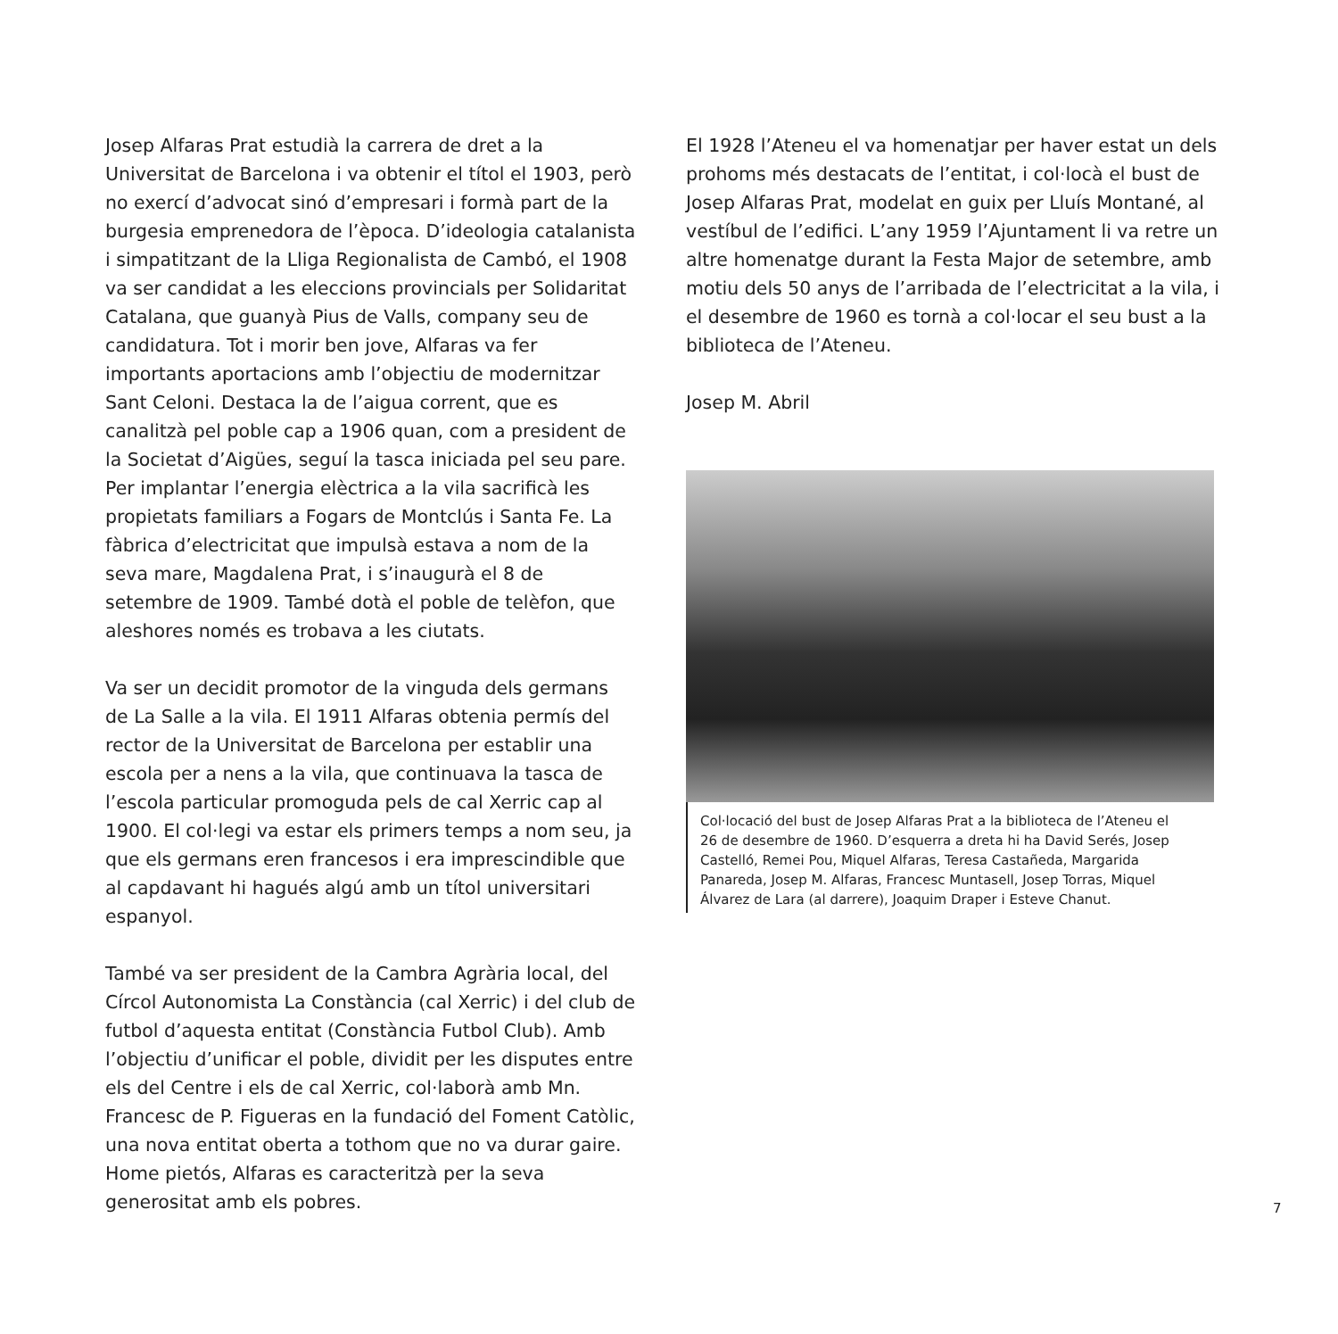Josep Alfaras Prat estudià la carrera de dret a la Universitat de Barcelona i va obtenir el títol el 1903, però no exercí d’advocat sinó d’empresari i formà part de la burgesia emprenedora de l’època. D’ideologia catalanista i simpatitzant de la Lliga Regionalista de Cambó, el 1908 va ser candidat a les eleccions provincials per Solidaritat Catalana, que guanyà Pius de Valls, company seu de candidatura. Tot i morir ben jove, Alfaras va fer importants aportacions amb l’objectiu de modernitzar Sant Celoni. Destaca la de l’aigua corrent, que es canalitzà pel poble cap a 1906 quan, com a president de la Societat d’Aigües, seguí la tasca iniciada pel seu pare. Per implantar l’energia elèctrica a la vila sacrificà les propietats familiars a Fogars de Montclús i Santa Fe. La fàbrica d’electricitat que impulsà estava a nom de la seva mare, Magdalena Prat, i s’inaugurà el 8 de setembre de 1909. També dotà el poble de telèfon, que aleshores només es trobava a les ciutats.
Va ser un decidit promotor de la vinguda dels germans de La Salle a la vila. El 1911 Alfaras obtenia permís del rector de la Universitat de Barcelona per establir una escola per a nens a la vila, que continuava la tasca de l’escola particular promoguda pels de cal Xerric cap al 1900. El col·legi va estar els primers temps a nom seu, ja que els germans eren francesos i era imprescindible que al capdavant hi hagués algú amb un títol universitari espanyol.
També va ser president de la Cambra Agrària local, del Círcol Autonomista La Constància (cal Xerric) i del club de futbol d’aquesta entitat (Constància Futbol Club). Amb l’objectiu d’unificar el poble, dividit per les disputes entre els del Centre i els de cal Xerric, col·laborà amb Mn. Francesc de P. Figueras en la fundació del Foment Catòlic, una nova entitat oberta a tothom que no va durar gaire. Home pietós, Alfaras es caracteritzà per la seva generositat amb els pobres.
El 1928 l’Ateneu el va homenatjar per haver estat un dels prohoms més destacats de l’entitat, i col·locà el bust de Josep Alfaras Prat, modelat en guix per Lluís Montané, al vestíbul de l’edifici. L’any 1959 l’Ajuntament li va retre un altre homenatge durant la Festa Major de setembre, amb motiu dels 50 anys de l’arribada de l’electricitat a la vila, i el desembre de 1960 es tornà a col·locar el seu bust a la biblioteca de l’Ateneu.
Josep M. Abril
Col·locació del bust de Josep Alfaras Prat a la biblioteca de l’Ateneu el 26 de desembre de 1960. D’esquerra a dreta hi ha David Serés, Josep Castelló, Remei Pou, Miquel Alfaras, Teresa Castañeda, Margarida Panareda, Josep M. Alfaras, Francesc Muntasell, Josep Torras, Miquel Álvarez de Lara (al darrere), Joaquim Draper i Esteve Chanut.
7